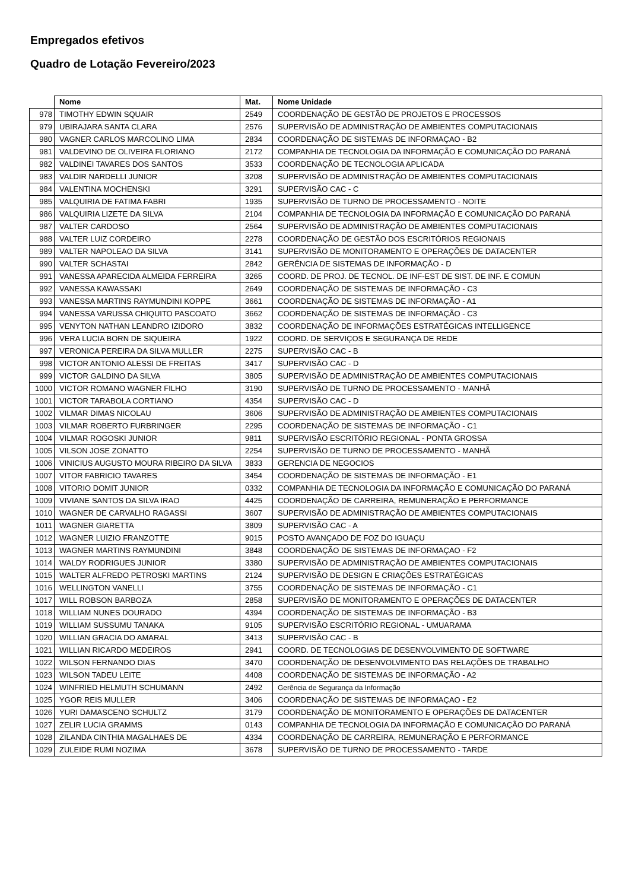Empregados efetivos
Quadro de Lotação Fevereiro/2023
| | Nome | Mat. | Nome Unidade |
| --- | --- | --- | --- |
| 978 | TIMOTHY EDWIN SQUAIR | 2549 | COORDENAÇÃO DE GESTÃO DE PROJETOS E PROCESSOS |
| 979 | UBIRAJARA SANTA CLARA | 2576 | SUPERVISÃO DE ADMINISTRAÇÃO DE AMBIENTES COMPUTACIONAIS |
| 980 | VAGNER CARLOS MARCOLINO LIMA | 2834 | COORDENAÇÃO DE SISTEMAS DE INFORMAÇAO - B2 |
| 981 | VALDEVINO DE OLIVEIRA FLORIANO | 2172 | COMPANHIA DE TECNOLOGIA DA INFORMAÇÃO E COMUNICAÇÃO DO PARANÁ |
| 982 | VALDINEI TAVARES DOS SANTOS | 3533 | COORDENAÇÃO DE TECNOLOGIA APLICADA |
| 983 | VALDIR NARDELLI JUNIOR | 3208 | SUPERVISÃO DE ADMINISTRAÇÃO DE AMBIENTES COMPUTACIONAIS |
| 984 | VALENTINA MOCHENSKI | 3291 | SUPERVISÃO CAC - C |
| 985 | VALQUIRIA DE FATIMA FABRI | 1935 | SUPERVISÃO DE TURNO DE PROCESSAMENTO - NOITE |
| 986 | VALQUIRIA LIZETE DA SILVA | 2104 | COMPANHIA DE TECNOLOGIA DA INFORMAÇÃO E COMUNICAÇÃO DO PARANÁ |
| 987 | VALTER CARDOSO | 2564 | SUPERVISÃO DE ADMINISTRAÇÃO DE AMBIENTES COMPUTACIONAIS |
| 988 | VALTER LUIZ CORDEIRO | 2278 | COORDENAÇÃO DE GESTÃO DOS ESCRITÓRIOS REGIONAIS |
| 989 | VALTER NAPOLEAO DA SILVA | 3141 | SUPERVISÃO DE MONITORAMENTO E OPERAÇÕES DE DATACENTER |
| 990 | VALTER SCHASTAI | 2842 | GERÊNCIA DE SISTEMAS DE INFORMAÇÃO - D |
| 991 | VANESSA APARECIDA ALMEIDA FERREIRA | 3265 | COORD. DE PROJ. DE TECNOL. DE INF-EST DE SIST. DE INF. E COMUN |
| 992 | VANESSA KAWASSAKI | 2649 | COORDENAÇÃO DE SISTEMAS DE INFORMAÇÃO - C3 |
| 993 | VANESSA MARTINS RAYMUNDINI KOPPE | 3661 | COORDENAÇÃO DE SISTEMAS DE INFORMAÇÃO - A1 |
| 994 | VANESSA VARUSSA CHIQUITO PASCOATO | 3662 | COORDENAÇÃO DE SISTEMAS DE INFORMAÇÃO - C3 |
| 995 | VENYTON NATHAN LEANDRO IZIDORO | 3832 | COORDENAÇÃO DE INFORMAÇÕES ESTRATÉGICAS INTELLIGENCE |
| 996 | VERA LUCIA BORN DE SIQUEIRA | 1922 | COORD. DE SERVIÇOS E SEGURANÇA DE REDE |
| 997 | VERONICA PEREIRA DA SILVA MULLER | 2275 | SUPERVISÃO CAC - B |
| 998 | VICTOR ANTONIO ALESSI DE FREITAS | 3417 | SUPERVISÃO CAC - D |
| 999 | VICTOR GALDINO DA SILVA | 3805 | SUPERVISÃO DE ADMINISTRAÇÃO DE AMBIENTES COMPUTACIONAIS |
| 1000 | VICTOR ROMANO WAGNER FILHO | 3190 | SUPERVISÃO DE TURNO DE PROCESSAMENTO - MANHÃ |
| 1001 | VICTOR TARABOLA CORTIANO | 4354 | SUPERVISÃO CAC - D |
| 1002 | VILMAR DIMAS NICOLAU | 3606 | SUPERVISÃO DE ADMINISTRAÇÃO DE AMBIENTES COMPUTACIONAIS |
| 1003 | VILMAR ROBERTO FURBRINGER | 2295 | COORDENAÇÃO DE SISTEMAS DE INFORMAÇÃO - C1 |
| 1004 | VILMAR ROGOSKI JUNIOR | 9811 | SUPERVISÃO ESCRITÓRIO REGIONAL - PONTA GROSSA |
| 1005 | VILSON JOSE ZONATTO | 2254 | SUPERVISÃO DE TURNO DE PROCESSAMENTO - MANHÃ |
| 1006 | VINICIUS AUGUSTO MOURA RIBEIRO DA SILVA | 3833 | GERENCIA DE NEGOCIOS |
| 1007 | VITOR FABRICIO TAVARES | 3454 | COORDENAÇÃO DE SISTEMAS DE INFORMAÇÃO - E1 |
| 1008 | VITORIO DOMIT JUNIOR | 0332 | COMPANHIA DE TECNOLOGIA DA INFORMAÇÃO E COMUNICAÇÃO DO PARANÁ |
| 1009 | VIVIANE SANTOS DA SILVA IRAO | 4425 | COORDENAÇÃO DE CARREIRA, REMUNERAÇÃO E PERFORMANCE |
| 1010 | WAGNER DE CARVALHO RAGASSI | 3607 | SUPERVISÃO DE ADMINISTRAÇÃO DE AMBIENTES COMPUTACIONAIS |
| 1011 | WAGNER GIARETTA | 3809 | SUPERVISÃO CAC - A |
| 1012 | WAGNER LUIZIO FRANZOTTE | 9015 | POSTO AVANÇADO DE FOZ DO IGUAÇU |
| 1013 | WAGNER MARTINS RAYMUNDINI | 3848 | COORDENAÇÃO DE SISTEMAS DE INFORMAÇAO - F2 |
| 1014 | WALDY RODRIGUES JUNIOR | 3380 | SUPERVISÃO DE ADMINISTRAÇÃO DE AMBIENTES COMPUTACIONAIS |
| 1015 | WALTER ALFREDO PETROSKI MARTINS | 2124 | SUPERVISÃO DE DESIGN E CRIAÇÕES ESTRATÉGICAS |
| 1016 | WELLINGTON VANELLI | 3755 | COORDENAÇÃO DE SISTEMAS DE INFORMAÇÃO - C1 |
| 1017 | WILL ROBSON BARBOZA | 2858 | SUPERVISÃO DE MONITORAMENTO E OPERAÇÕES DE DATACENTER |
| 1018 | WILLIAM NUNES DOURADO | 4394 | COORDENAÇÃO DE SISTEMAS DE INFORMAÇÃO - B3 |
| 1019 | WILLIAM SUSSUMU TANAKA | 9105 | SUPERVISÃO ESCRITÓRIO REGIONAL - UMUARAMA |
| 1020 | WILLIAN GRACIA DO AMARAL | 3413 | SUPERVISÃO CAC - B |
| 1021 | WILLIAN RICARDO MEDEIROS | 2941 | COORD. DE TECNOLOGIAS DE DESENVOLVIMENTO DE SOFTWARE |
| 1022 | WILSON FERNANDO DIAS | 3470 | COORDENAÇÃO DE DESENVOLVIMENTO DAS RELAÇÕES DE TRABALHO |
| 1023 | WILSON TADEU LEITE | 4408 | COORDENAÇÃO DE SISTEMAS DE INFORMAÇÃO - A2 |
| 1024 | WINFRIED HELMUTH SCHUMANN | 2492 | Gerência de Segurança da Informação |
| 1025 | YGOR REIS MULLER | 3406 | COORDENAÇÃO DE SISTEMAS DE INFORMAÇAO - E2 |
| 1026 | YURI DAMASCENO SCHULTZ | 3179 | COORDENAÇÃO DE MONITORAMENTO E OPERAÇÕES DE DATACENTER |
| 1027 | ZELIR LUCIA GRAMMS | 0143 | COMPANHIA DE TECNOLOGIA DA INFORMAÇÃO E COMUNICAÇÃO DO PARANÁ |
| 1028 | ZILANDA CINTHIA MAGALHAES DE | 4334 | COORDENAÇÃO DE CARREIRA, REMUNERAÇÃO E PERFORMANCE |
| 1029 | ZULEIDE RUMI NOZIMA | 3678 | SUPERVISÃO DE TURNO DE PROCESSAMENTO - TARDE |